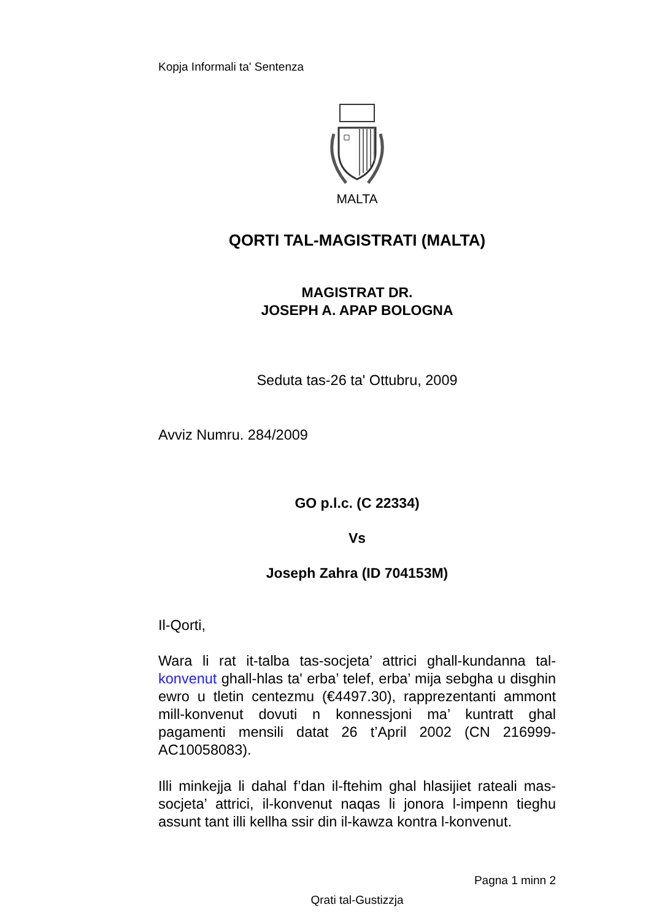Kopja Informali ta' Sentenza
MALTA
QORTI TAL-MAGISTRATI (MALTA)
MAGISTRAT DR.
JOSEPH A. APAP BOLOGNA
Seduta tas-26 ta' Ottubru, 2009
Avviz Numru. 284/2009
GO p.l.c. (C 22334)
Vs
Joseph Zahra (ID 704153M)
Il-Qorti,
Wara li rat it-talba tas-socjeta’ attrici ghall-kundanna tal-konvenut ghall-hlas ta' erba’ telef, erba’ mija sebgha u disghin ewro u tletin centezmu (€4497.30), rapprezentanti ammont mill-konvenut dovuti n konnessjoni ma’ kuntratt ghal pagamenti mensili datat 26 t’April 2002 (CN 216999-AC10058083).
Illi minkejja li dahal f’dan il-ftehim ghal hlasijiet rateali mas-socjeta’ attrici, il-konvenut naqas li jonora l-impenn tieghu assunt tant illi kellha ssir din il-kawza kontra l-konvenut.
Pagna 1 minn 2
Qrati tal-Gustizzja